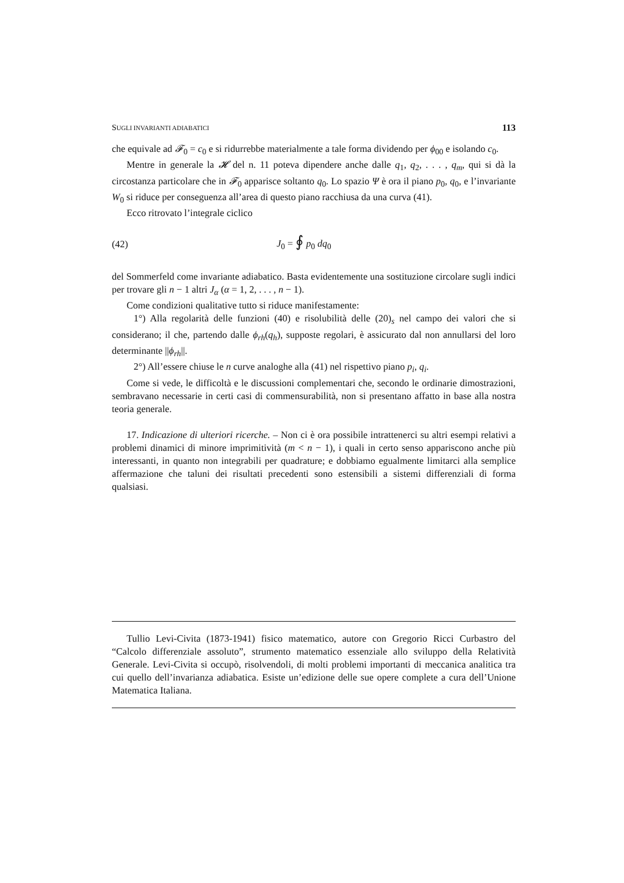SUGLI INVARIANTI ADIABATICI 113
che equivale ad 𝓕<sub>0</sub> = c<sub>0</sub> e si ridurrebbe materialmente a tale forma dividendo per ϕ<sub>00</sub> e isolando c<sub>0</sub>.
Mentre in generale la 𝓗 del n. 11 poteva dipendere anche dalle q<sub>1</sub>, q<sub>2</sub>, . . . , q<sub>m</sub>, qui si dà la circostanza particolare che in 𝓕<sub>0</sub> apparisce soltanto q<sub>0</sub>. Lo spazio Ψ è ora il piano p<sub>0</sub>, q<sub>0</sub>, e l’invariante W<sub>0</sub> si riduce per conseguenza all’area di questo piano racchiusa da una curva (41).
Ecco ritrovato l’integrale ciclico
(42) J<sub>0</sub> = ∮ p<sub>0</sub> dq<sub>0</sub>
del Sommerfeld come invariante adiabatico. Basta evidentemente una sostituzione circolare sugli indici per trovare gli n − 1 altri J<sub>α</sub> (α = 1, 2, . . . , n − 1).
Come condizioni qualitative tutto si riduce manifestamente:
1°) Alla regolarità delle funzioni (40) e risolubilità delle (20)<sub>s</sub> nel campo dei valori che si considerano; il che, partendo dalle ϕ<sub>rh</sub>(q<sub>h</sub>), supposte regolari, è assicurato dal non annullarsi del loro determinante ||ϕ<sub>rh</sub>||.
2°) All’essere chiuse le n curve analoghe alla (41) nel rispettivo piano p<sub>i</sub>, q<sub>i</sub>.
Come si vede, le difficoltà e le discussioni complementari che, secondo le ordinarie dimostrazioni, sembravano necessarie in certi casi di commensurabilità, non si presentano affatto in base alla nostra teoria generale.
17. Indicazione di ulteriori ricerche. – Non ci è ora possibile intrattenerci su altri esempi relativi a problemi dinamici di minore imprimitività (m < n − 1), i quali in certo senso appariscono anche più interessanti, in quanto non integrabili per quadrature; e dobbiamo egualmente limitarci alla semplice affermazione che taluni dei risultati precedenti sono estensibili a sistemi differenziali di forma qualsiasi.
Tullio Levi-Civita (1873-1941) fisico matematico, autore con Gregorio Ricci Curbastro del “Calcolo differenziale assoluto”, strumento matematico essenziale allo sviluppo della Relatività Generale. Levi-Civita si occupò, risolvendoli, di molti problemi importanti di meccanica analitica tra cui quello dell’invarianza adiabatica. Esiste un’edizione delle sue opere complete a cura dell’Unione Matematica Italiana.